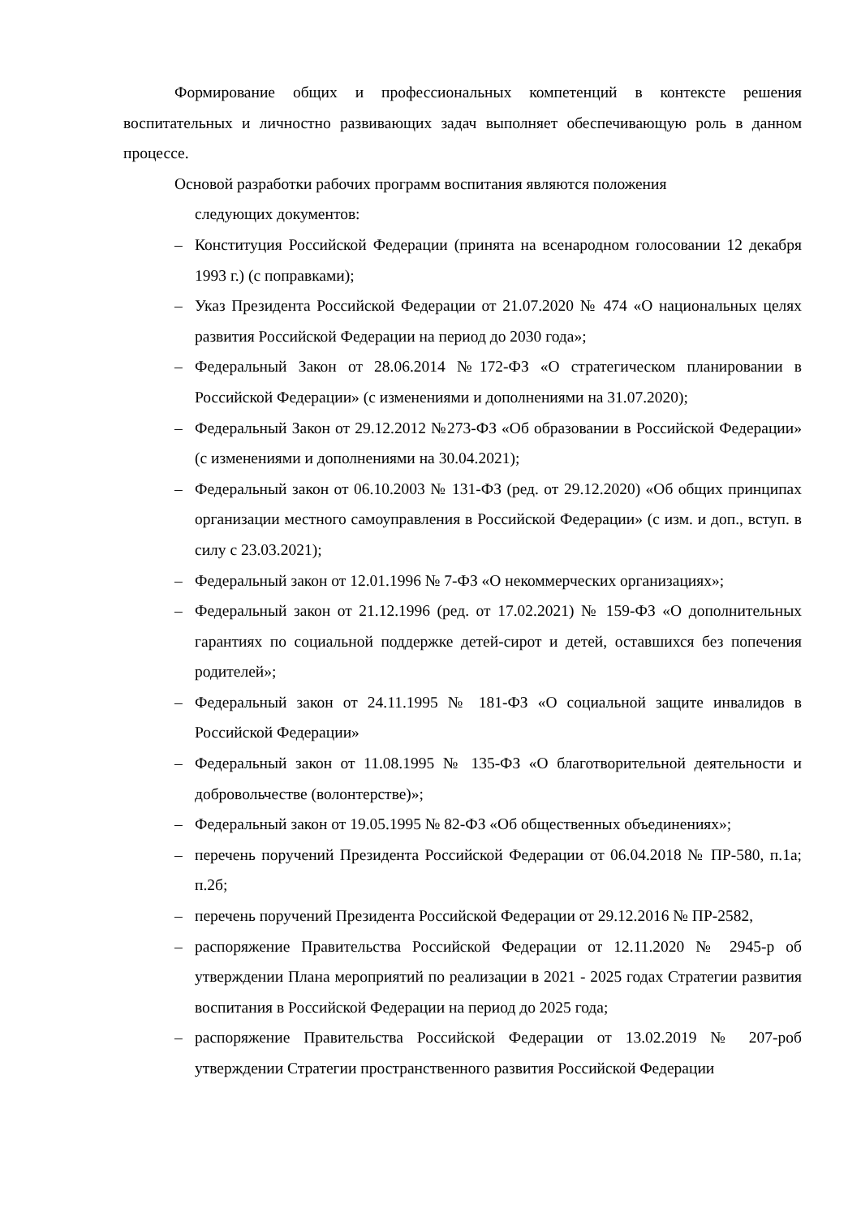Формирование общих и профессиональных компетенций в контексте решения воспитательных и личностно развивающих задач выполняет обеспечивающую роль в данном процессе.
Основой разработки рабочих программ воспитания являются положения
следующих документов:
– Конституция Российской Федерации (принята на всенародном голосовании 12 декабря 1993 г.) (с поправками);
– Указ Президента Российской Федерации от 21.07.2020 № 474 «О национальных целях развития Российской Федерации на период до 2030 года»;
– Федеральный Закон от 28.06.2014 №172-ФЗ «О стратегическом планировании в Российской Федерации» (с изменениями и дополнениями на 31.07.2020);
– Федеральный Закон от 29.12.2012 №273-ФЗ «Об образовании в Российской Федерации» (с изменениями и дополнениями на 30.04.2021);
– Федеральный закон от 06.10.2003 № 131-ФЗ (ред. от 29.12.2020) «Об общих принципах организации местного самоуправления в Российской Федерации» (с изм. и доп., вступ. в силу с 23.03.2021);
– Федеральный закон от 12.01.1996 № 7-ФЗ «О некоммерческих организациях»;
– Федеральный закон от 21.12.1996 (ред. от 17.02.2021) № 159-ФЗ «О дополнительных гарантиях по социальной поддержке детей-сирот и детей, оставшихся без попечения родителей»;
– Федеральный закон от 24.11.1995 № 181-ФЗ «О социальной защите инвалидов в Российской Федерации»
– Федеральный закон от 11.08.1995 № 135-ФЗ «О благотворительной деятельности и добровольчестве (волонтерстве)»;
– Федеральный закон от 19.05.1995 № 82-ФЗ «Об общественных объединениях»;
– перечень поручений Президента Российской Федерации от 06.04.2018 № ПР-580, п.1а; п.2б;
– перечень поручений Президента Российской Федерации от 29.12.2016 № ПР-2582,
– распоряжение Правительства Российской Федерации от 12.11.2020 № 2945-р об утверждении Плана мероприятий по реализации в 2021 - 2025 годах Стратегии развития воспитания в Российской Федерации на период до 2025 года;
– распоряжение Правительства Российской Федерации от 13.02.2019 № 207-роб утверждении Стратегии пространственного развития Российской Федерации